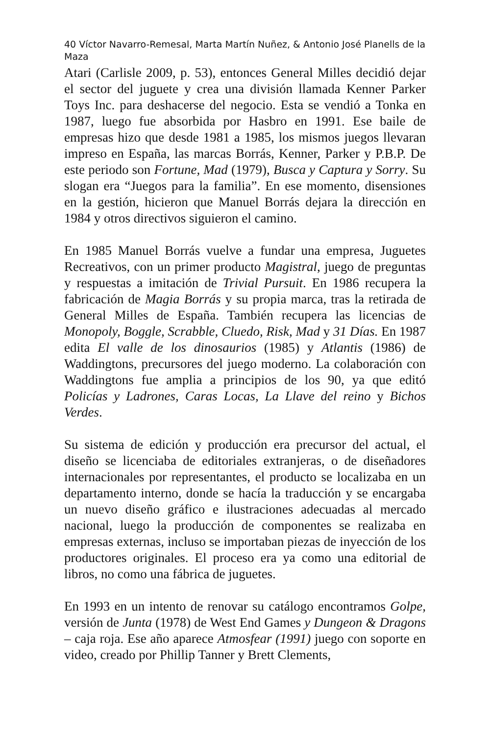40 Víctor Navarro-Remesal, Marta Martín Nuñez, & Antonio José Planells de la Maza
Atari (Carlisle 2009, p. 53), entonces General Milles decidió dejar el sector del juguete y crea una división llamada Kenner Parker Toys Inc. para deshacerse del negocio. Esta se vendió a Tonka en 1987, luego fue absorbida por Hasbro en 1991. Ese baile de empresas hizo que desde 1981 a 1985, los mismos juegos llevaran impreso en España, las marcas Borrás, Kenner, Parker y P.B.P. De este periodo son Fortune, Mad (1979), Busca y Captura y Sorry. Su slogan era “Juegos para la familia”. En ese momento, disensiones en la gestión, hicieron que Manuel Borrás dejara la dirección en 1984 y otros directivos siguieron el camino.
En 1985 Manuel Borrás vuelve a fundar una empresa, Juguetes Recreativos, con un primer producto Magistral, juego de preguntas y respuestas a imitación de Trivial Pursuit. En 1986 recupera la fabricación de Magia Borrás y su propia marca, tras la retirada de General Milles de España. También recupera las licencias de Monopoly, Boggle, Scrabble, Cluedo, Risk, Mad y 31 Días. En 1987 edita El valle de los dinosaurios (1985) y Atlantis (1986) de Waddingtons, precursores del juego moderno. La colaboración con Waddingtons fue amplia a principios de los 90, ya que editó Policías y Ladrones, Caras Locas, La Llave del reino y Bichos Verdes.
Su sistema de edición y producción era precursor del actual, el diseño se licenciaba de editoriales extranjeras, o de diseñadores internacionales por representantes, el producto se localizaba en un departamento interno, donde se hacía la traducción y se encargaba un nuevo diseño gráfico e ilustraciones adecuadas al mercado nacional, luego la producción de componentes se realizaba en empresas externas, incluso se importaban piezas de inyección de los productores originales. El proceso era ya como una editorial de libros, no como una fábrica de juguetes.
En 1993 en un intento de renovar su catálogo encontramos Golpe, versión de Junta (1978) de West End Games y Dungeon & Dragons – caja roja. Ese año aparece Atmosfear (1991) juego con soporte en video, creado por Phillip Tanner y Brett Clements,